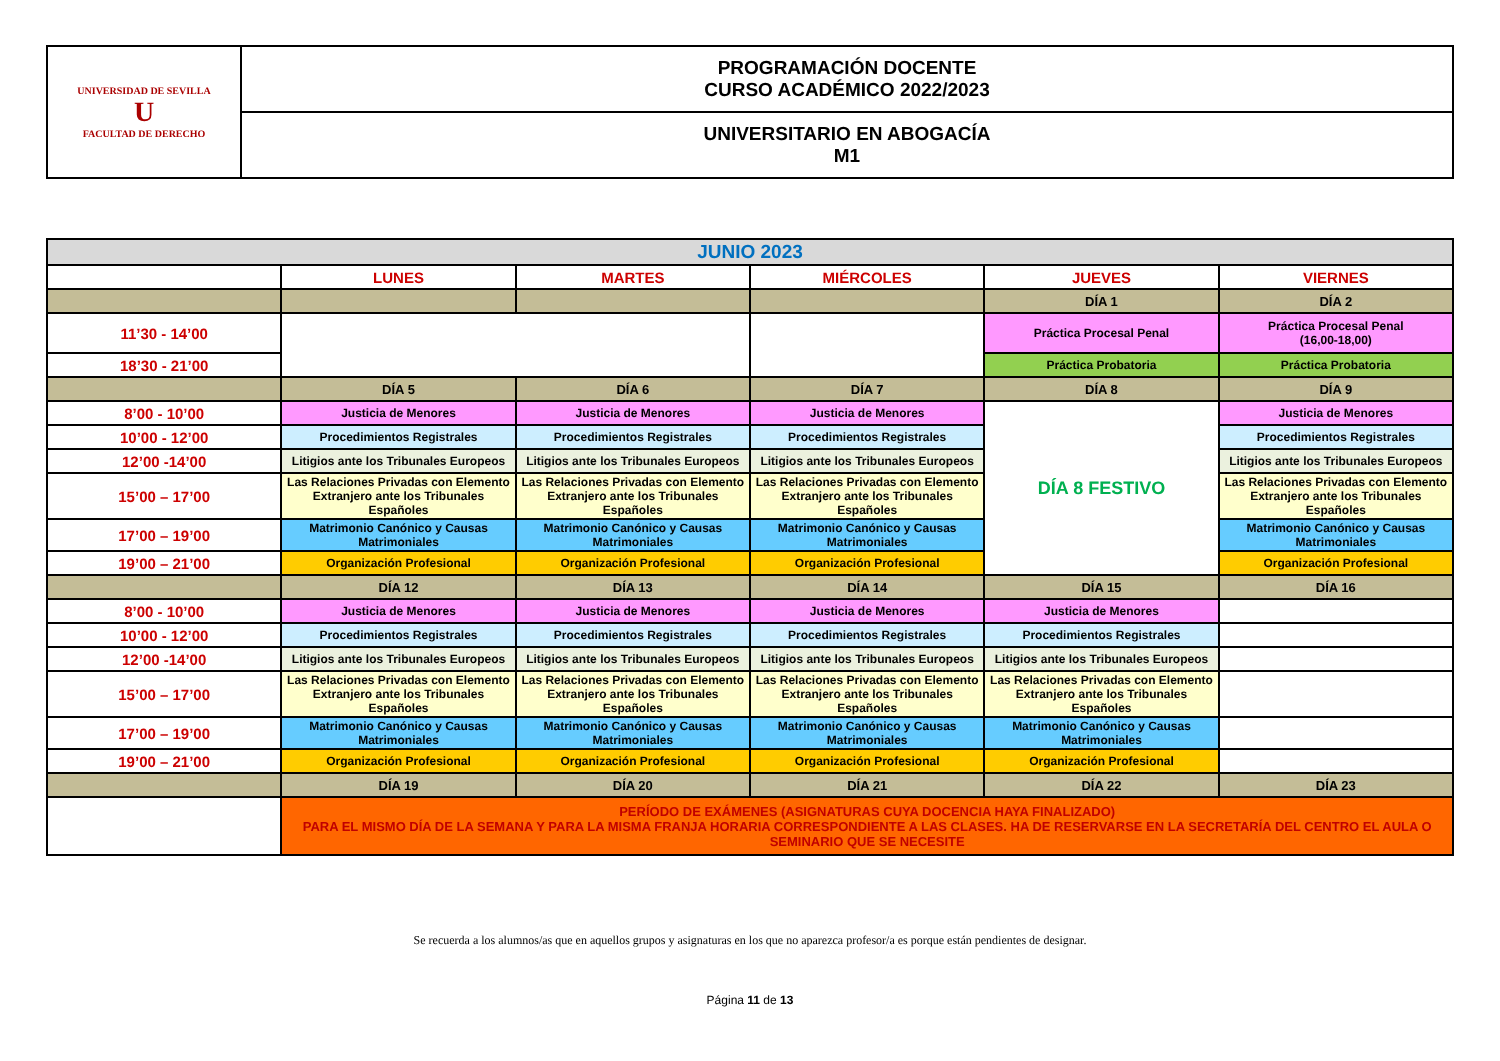| UNIVERSIDAD DE SEVILLA U FACULTAD DE DERECHO | PROGRAMACIÓN DOCENTE CURSO ACADÉMICO 2022/2023 |
| | UNIVERSITARIO EN ABOGACÍA M1 |
| JUNIO 2023 | | | | | |
| --- | --- | --- | --- | --- | --- |
| | LUNES | MARTES | MIÉRCOLES | JUEVES | VIERNES |
| | | | | DÍA 1 | DÍA 2 |
| 11’30 - 14’00 | | | | Práctica Procesal Penal | Práctica Procesal Penal (16,00-18,00) |
| 18’30 - 21’00 | | | | Práctica Probatoria | Práctica Probatoria |
| | DÍA 5 | DÍA 6 | DÍA 7 | DÍA 8 | DÍA 9 |
| 8’00 - 10’00 | Justicia de Menores | Justicia de Menores | Justicia de Menores | DÍA 8 FESTIVO | Justicia de Menores |
| 10’00 - 12’00 | Procedimientos Registrales | Procedimientos Registrales | Procedimientos Registrales | | Procedimientos Registrales |
| 12’00 -14’00 | Litigios ante los Tribunales Europeos | Litigios ante los Tribunales Europeos | Litigios ante los Tribunales Europeos | | Litigios ante los Tribunales Europeos |
| 15’00 – 17’00 | Las Relaciones Privadas con Elemento Extranjero ante los Tribunales Españoles | Las Relaciones Privadas con Elemento Extranjero ante los Tribunales Españoles | Las Relaciones Privadas con Elemento Extranjero ante los Tribunales Españoles | | Las Relaciones Privadas con Elemento Extranjero ante los Tribunales Españoles |
| 17’00 – 19’00 | Matrimonio Canónico y Causas Matrimoniales | Matrimonio Canónico y Causas Matrimoniales | Matrimonio Canónico y Causas Matrimoniales | | Matrimonio Canónico y Causas Matrimoniales |
| 19’00 – 21’00 | Organización Profesional | Organización Profesional | Organización Profesional | | Organización Profesional |
| | DÍA 12 | DÍA 13 | DÍA 14 | DÍA 15 | DÍA 16 |
| 8’00 - 10’00 | Justicia de Menores | Justicia de Menores | Justicia de Menores | Justicia de Menores | |
| 10’00 - 12’00 | Procedimientos Registrales | Procedimientos Registrales | Procedimientos Registrales | Procedimientos Registrales | |
| 12’00 -14’00 | Litigios ante los Tribunales Europeos | Litigios ante los Tribunales Europeos | Litigios ante los Tribunales Europeos | Litigios ante los Tribunales Europeos | |
| 15’00 – 17’00 | Las Relaciones Privadas con Elemento Extranjero ante los Tribunales Españoles | Las Relaciones Privadas con Elemento Extranjero ante los Tribunales Españoles | Las Relaciones Privadas con Elemento Extranjero ante los Tribunales Españoles | Las Relaciones Privadas con Elemento Extranjero ante los Tribunales Españoles | |
| 17’00 – 19’00 | Matrimonio Canónico y Causas Matrimoniales | Matrimonio Canónico y Causas Matrimoniales | Matrimonio Canónico y Causas Matrimoniales | Matrimonio Canónico y Causas Matrimoniales | |
| 19’00 – 21’00 | Organización Profesional | Organización Profesional | Organización Profesional | Organización Profesional | |
| | DÍA 19 | DÍA 20 | DÍA 21 | DÍA 22 | DÍA 23 |
| | PERÍODO DE EXÁMENES (ASIGNATURAS CUYA DOCENCIA HAYA FINALIZADO) PARA EL MISMO DÍA DE LA SEMANA Y PARA LA MISMA FRANJA HORARIA CORRESPONDIENTE A LAS CLASES. HA DE RESERVARSE EN LA SECRETARÍA DEL CENTRO EL AULA O SEMINARIO QUE SE NECESITE | | | | |
Se recuerda a los alumnos/as que en aquellos grupos y asignaturas en los que no aparezca profesor/a es porque están pendientes de designar.
Página 11 de 13